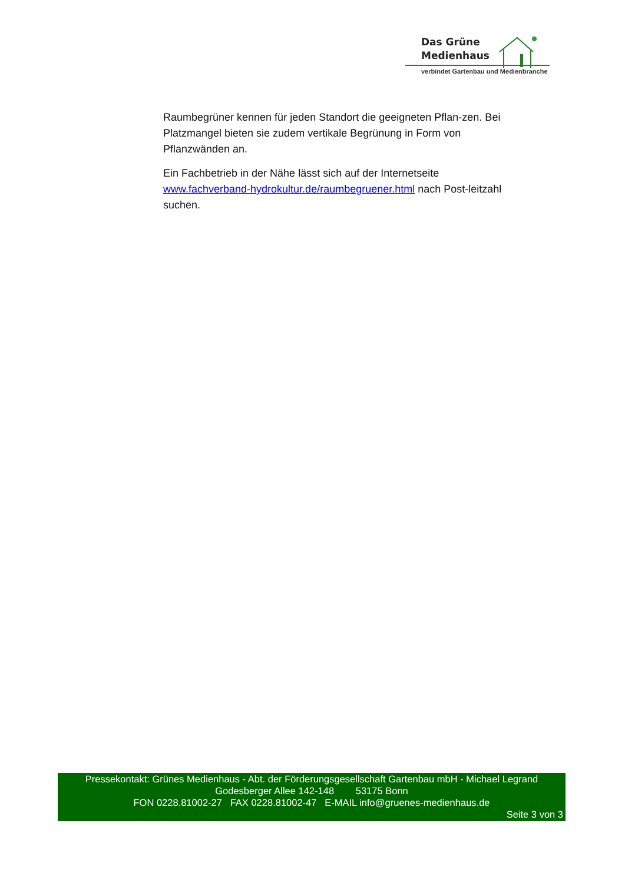Das Grüne
Medienhaus
verbindet Gartenbau und Medienbranche
Raumbegrüner kennen für jeden Standort die geeigneten Pflan-zen. Bei Platzmangel bieten sie zudem vertikale Begrünung in Form von Pflanzwänden an.
Ein Fachbetrieb in der Nähe lässt sich auf der Internetseite www.fachverband-hydrokultur.de/raumbegruener.html nach Post-leitzahl suchen.
Pressekontakt: Grünes Medienhaus - Abt. der Förderungsgesellschaft Gartenbau mbH - Michael Legrand
Godesberger Allee 142-148 53175 Bonn
FON 0228.81002-27 FAX 0228.81002-47 E-MAIL info@gruenes-medienhaus.de
Seite 3 von 3